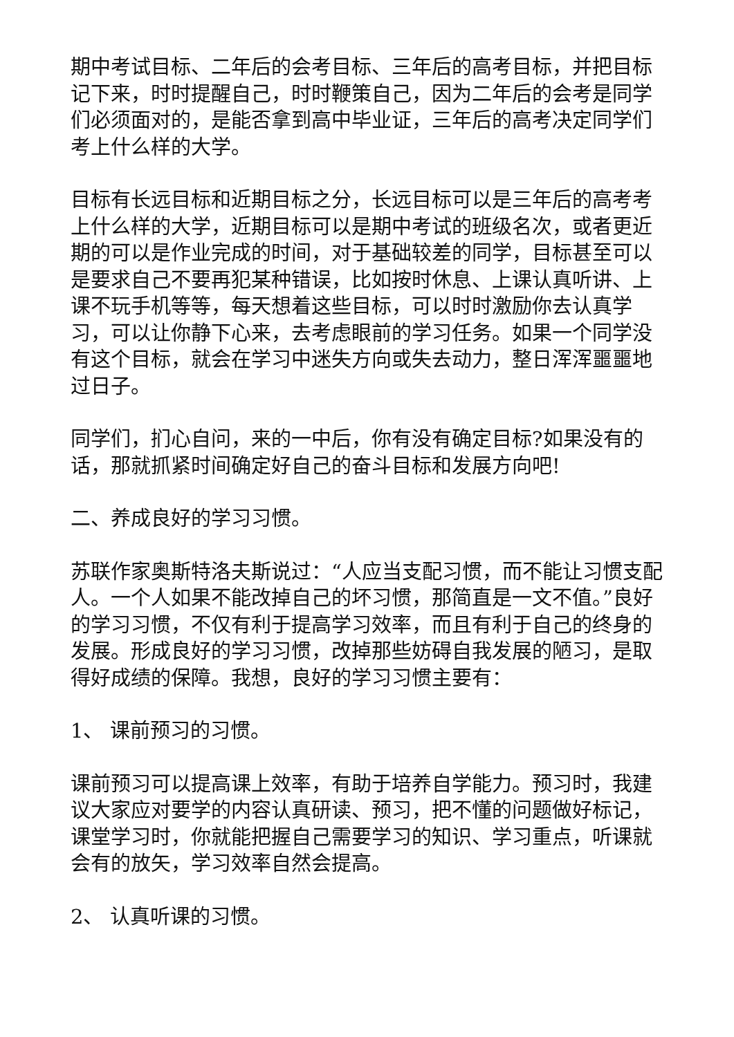期中考试目标、二年后的会考目标、三年后的高考目标，并把目标记下来，时时提醒自己，时时鞭策自己，因为二年后的会考是同学们必须面对的，是能否拿到高中毕业证，三年后的高考决定同学们考上什么样的大学。
目标有长远目标和近期目标之分，长远目标可以是三年后的高考考上什么样的大学，近期目标可以是期中考试的班级名次，或者更近期的可以是作业完成的时间，对于基础较差的同学，目标甚至可以是要求自己不要再犯某种错误，比如按时休息、上课认真听讲、上课不玩手机等等，每天想着这些目标，可以时时激励你去认真学习，可以让你静下心来，去考虑眼前的学习任务。如果一个同学没有这个目标，就会在学习中迷失方向或失去动力，整日浑浑噩噩地过日子。
同学们，扪心自问，来的一中后，你有没有确定目标?如果没有的话，那就抓紧时间确定好自己的奋斗目标和发展方向吧!
二、养成良好的学习习惯。
苏联作家奥斯特洛夫斯说过：“人应当支配习惯，而不能让习惯支配人。一个人如果不能改掉自己的坏习惯，那简直是一文不值。”良好的学习习惯，不仅有利于提高学习效率，而且有利于自己的终身的发展。形成良好的学习习惯，改掉那些妨碍自我发展的陋习，是取得好成绩的保障。我想，良好的学习习惯主要有：
1、 课前预习的习惯。
课前预习可以提高课上效率，有助于培养自学能力。预习时，我建议大家应对要学的内容认真研读、预习，把不懂的问题做好标记，课堂学习时，你就能把握自己需要学习的知识、学习重点，听课就会有的放矢，学习效率自然会提高。
2、 认真听课的习惯。